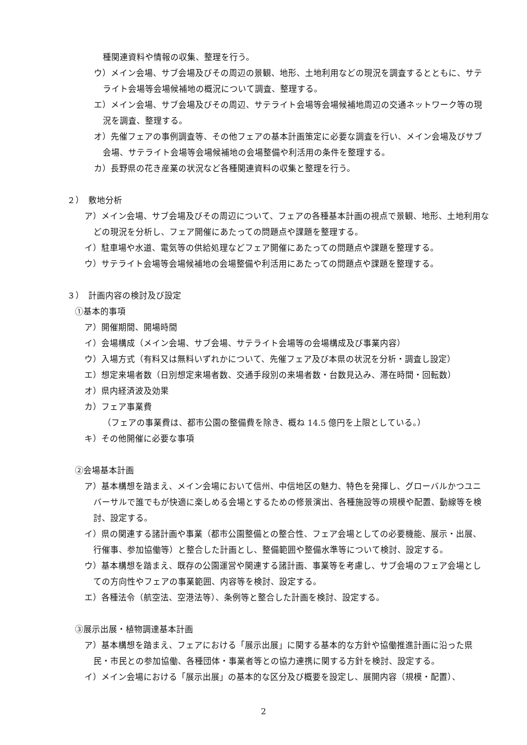種関連資料や情報の収集、整理を行う。
ウ）メイン会場、サブ会場及びその周辺の景観、地形、土地利用などの現況を調査するとともに、サテライト会場等会場候補地の概況について調査、整理する。
エ）メイン会場、サブ会場及びその周辺、サテライト会場等会場候補地周辺の交通ネットワーク等の現況を調査、整理する。
オ）先催フェアの事例調査等、その他フェアの基本計画策定に必要な調査を行い、メイン会場及びサブ会場、サテライト会場等会場候補地の会場整備や利活用の条件を整理する。
カ）長野県の花き産業の状況など各種関連資料の収集と整理を行う。
２）　敷地分析
ア）メイン会場、サブ会場及びその周辺について、フェアの各種基本計画の視点で景観、地形、土地利用などの現況を分析し、フェア開催にあたっての問題点や課題を整理する。
イ）駐車場や水道、電気等の供給処理などフェア開催にあたっての問題点や課題を整理する。
ウ）サテライト会場等会場候補地の会場整備や利活用にあたっての問題点や課題を整理する。
３）　計画内容の検討及び設定
①基本的事項
ア）開催期間、開場時間
イ）会場構成（メイン会場、サブ会場、サテライト会場等の会場構成及び事業内容）
ウ）入場方式（有料又は無料いずれかについて、先催フェア及び本県の状況を分析・調査し設定）
エ）想定来場者数（日別想定来場者数、交通手段別の来場者数・台数見込み、滞在時間・回転数）
オ）県内経済波及効果
カ）フェア事業費
（フェアの事業費は、都市公園の整備費を除き、概ね 14.5 億円を上限としている。）
キ）その他開催に必要な事項
②会場基本計画
ア）基本構想を踏まえ、メイン会場において信州、中信地区の魅力、特色を発揮し、グローバルかつユニバーサルで誰でもが快適に楽しめる会場とするための修景演出、各種施設等の規模や配置、動線等を検討、設定する。
イ）県の関連する諸計画や事業（都市公園整備との整合性、フェア会場としての必要機能、展示・出展、行催事、参加協働等）と整合した計画とし、整備範囲や整備水準等について検討、設定する。
ウ）基本構想を踏まえ、既存の公園運営や関連する諸計画、事業等を考慮し、サブ会場のフェア会場としての方向性やフェアの事業範囲、内容等を検討、設定する。
エ）各種法令（航空法、空港法等）、条例等と整合した計画を検討、設定する。
③展示出展・植物調達基本計画
ア）基本構想を踏まえ、フェアにおける「展示出展」に関する基本的な方針や協働推進計画に沿った県民・市民との参加協働、各種団体・事業者等との協力連携に関する方針を検討、設定する。
イ）メイン会場における「展示出展」の基本的な区分及び概要を設定し、展開内容（規模・配置）、
2